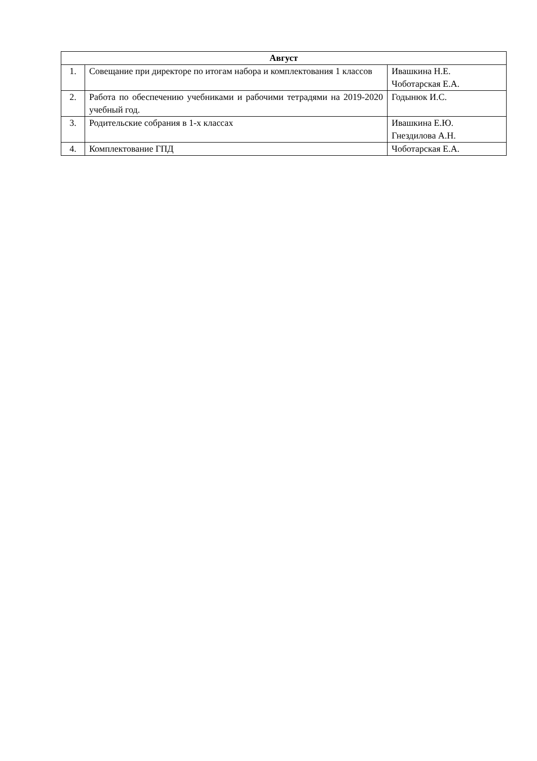| Август | | |
| --- | --- | --- |
| 1. | Совещание при директоре по итогам набора и комплектования 1 классов | Ивашкина Н.Е. Чоботарская Е.А. |
| 2. | Работа по обеспечению учебниками и рабочими тетрадями на 2019-2020 учебный год. | Годынюк И.С. |
| 3. | Родительские собрания в 1-х классах | Ивашкина Е.Ю. Гнездилова А.Н. |
| 4. | Комплектование ГПД | Чоботарская Е.А. |